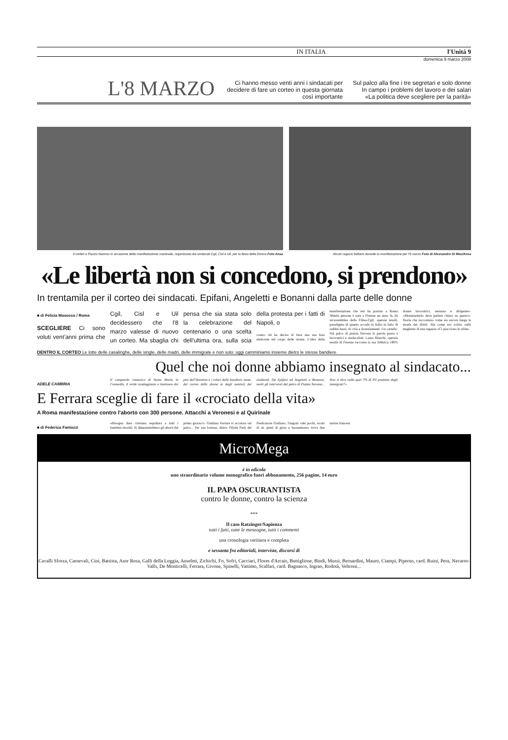IN ITALIA l'Unità 9
domenica 9 marzo 2008
L'8 MARZO
Ci hanno messo venti anni i sindacati per decidere di fare un corteo in questa giornata così importante
Sul palco alla fine i tre segretari e solo donne In campo i problemi del lavoro e dei salari «La politica deve scegliere per la parità»
Il corteo a Piazza Navona in occasione della manifestazione nazionale, organizzata dai sindacati Cgil, Cisl e Uil, per la festa della Donna Foto Ansa
Alcuni ragazzi ballano durante la manifestazione per l'8 marzo Foto di Alessandro Di Meo/Ansa
«Le libertà non si concedono, si prendono»
In trentamila per il corteo dei sindacati. Epifani, Angeletti e Bonanni dalla parte delle donne
■ di Felicia Masocco / Roma
SCEGLIERE Ci sono voluti vent'anni prima che Cgil, Cisl e Uil decidessero che l'8 marzo valesse di nuovo un corteo. Ma sbaglia chi pensa che sia stata solo la celebrazione del centenario o una scelta dell'ultima ora, sulla scia della protesta per i fatti di Napoli, o
contro chi ha deciso di farsi una sua lista elettorale sul corpo delle donne. L'idea della manifestazione che ieri ha portato a Roma 30mila persone è nata a Firenze un anno fa, da un'assemblea della Filtea-Cgil, operaie tessili, paradigma di quanto accade in Italia in fatto di redditi bassi, di crisi e licenziamenti. Un cartello. Sul palco di piazza Navona la parola passa a lavoratrici e sindacalisti. Laura Bianchi, operaia tessile di Firenze racconta la sua fabbrica «90% donne lavoratrici, nessuna è dirigente». «Montezemolo deve parlare chiaro su questo». Storie che raccontano come sia ancora lunga la strada dei diritti. Ma come era scritto sulla maglietta di una ragazza «Ci piacciono le sfide».
DENTRO IL CORTEO Le lotte delle casalinghe, delle single, delle madri, delle immigrate e non solo: oggi camminiamo insieme dietro le stesse bandiere
Quel che noi donne abbiamo insegnato al sindacato...
ADELE CAMBRIA
Il campanile romanico di Santa Maria in Cosmedin, il verde tondeggiante e luminoso dei pini dell'Aventino e i colori delle bandiere, tante, del corteo delle donne (e degli uomini) dei sindacati. Da Epifani ad Angeletti a Bonanni, molti gli interventi dal palco di Piazza Navona... Non vi dice nulla quel 7% di Pil prodotto dagli immigrati?».
E Ferrara sceglie di fare il «crociato della vita»
A Roma manifestazione contro l'aborto con 300 persone. Attacchi a Veronesi e al Quirinale
■ di Federica Fantozzi
«Bisogna dare cristiana sepoltura a tutti i bambini abortiti. Si dimezzerebbero gli aborti dal primo giorno!». Giuliano Ferrara si accalora sul palco... Per sua fortuna, dietro l'Hyde Park del Predicatore Giuliano, l'angolo «dei pochi, sicuri di sé, pieni di gioia e buonumore» trova due turiste francesi.
MicroMega
è in edicola
uno straordinario volume monografico fuori abbonamento, 256 pagine, 14 euro
IL PAPA OSCURANTISTA
contro le donne, contro la scienza
***
Il caso Ratzinger/Sapienza
tutti i fatti, tutte le menzogne, tutti i commenti
una cronologia veritiera e completa
e sessanta fra editoriali, interviste, discorsi di
Cavalli Sforza, Carnevali, Cini, Battista, Asor Rosa, Galli della Loggia, Anselmi, Zichichi, Fo, Sofri, Cacciari, Flores d'Arcais, Buttiglione, Bindi, Mussi, Bernardini, Mauro, Ciampi, Piperno, card. Ruini, Pera, Navarro-Valls, De Monticelli, Ferrara, Givone, Spinelli, Vattimo, Scalfari, card. Bagnasco, Ingrao, Rodotà, Veltroni...